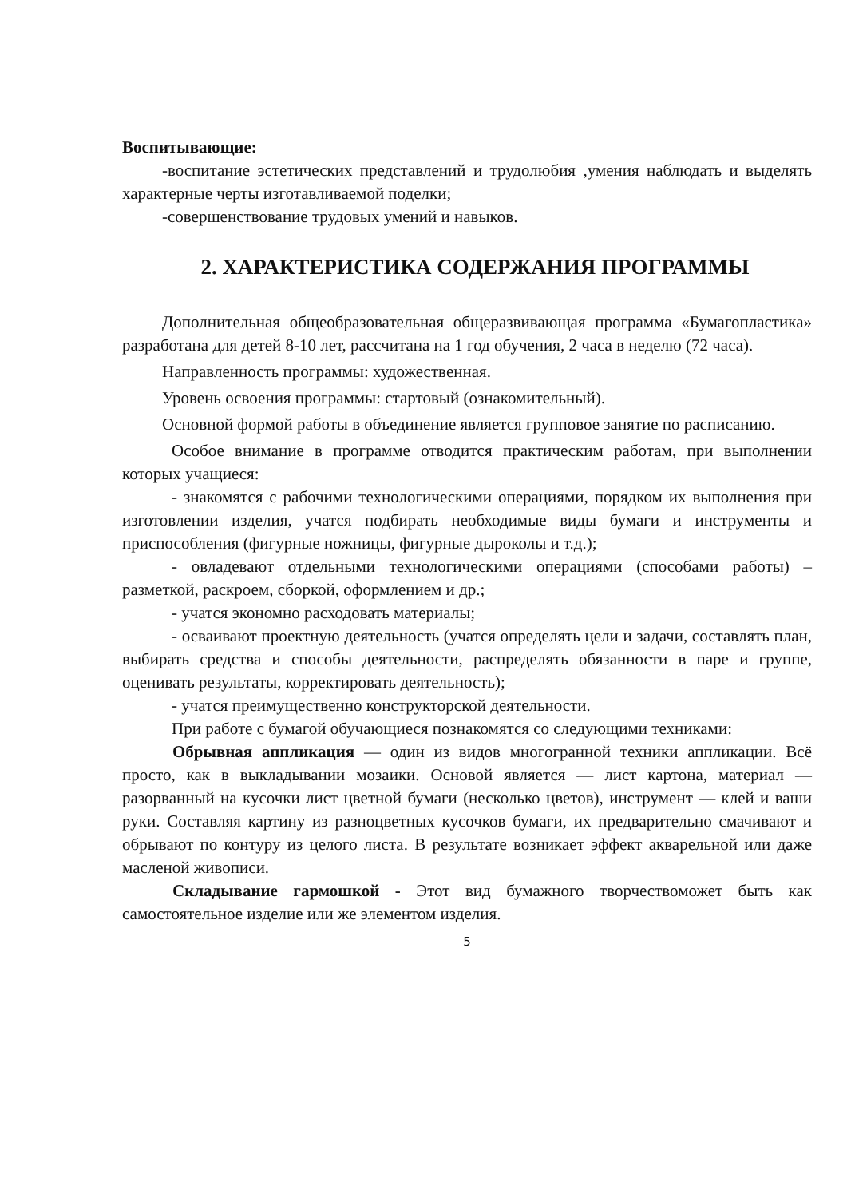Воспитывающие:
-воспитание эстетических представлений и трудолюбия ,умения наблюдать и выделять характерные черты изготавливаемой поделки;
-совершенствование трудовых умений и навыков.
2. ХАРАКТЕРИСТИКА СОДЕРЖАНИЯ ПРОГРАММЫ
Дополнительная общеобразовательная общеразвивающая программа «Бумагопластика» разработана для детей 8-10 лет, рассчитана на 1 год обучения, 2 часа в неделю (72 часа).
Направленность программы: художественная.
Уровень освоения программы: стартовый (ознакомительный).
Основной формой работы в объединение является групповое занятие по расписанию.
Особое внимание в программе отводится практическим работам, при выполнении которых учащиеся:
- знакомятся с рабочими технологическими операциями, порядком их выполнения при изготовлении изделия, учатся подбирать необходимые виды бумаги и инструменты и приспособления (фигурные ножницы, фигурные дыроколы и т.д.);
- овладевают отдельными технологическими операциями (способами работы) – разметкой, раскроем, сборкой, оформлением и др.;
- учатся экономно расходовать материалы;
- осваивают проектную деятельность (учатся определять цели и задачи, составлять план, выбирать средства и способы деятельности, распределять обязанности в паре и группе, оценивать результаты, корректировать деятельность);
- учатся преимущественно конструкторской деятельности.
При работе с бумагой обучающиеся познакомятся со следующими техниками:
Обрывная аппликация — один из видов многогранной техники аппликации. Всё просто, как в выкладывании мозаики. Основой является — лист картона, материал — разорванный на кусочки лист цветной бумаги (несколько цветов), инструмент — клей и ваши руки. Составляя картину из разноцветных кусочков бумаги, их предварительно смачивают и обрывают по контуру из целого листа. В результате возникает эффект акварельной или даже масленой живописи.
Складывание гармошкой - Этот вид бумажного творчествоможет быть как самостоятельное изделие или же элементом изделия.
5